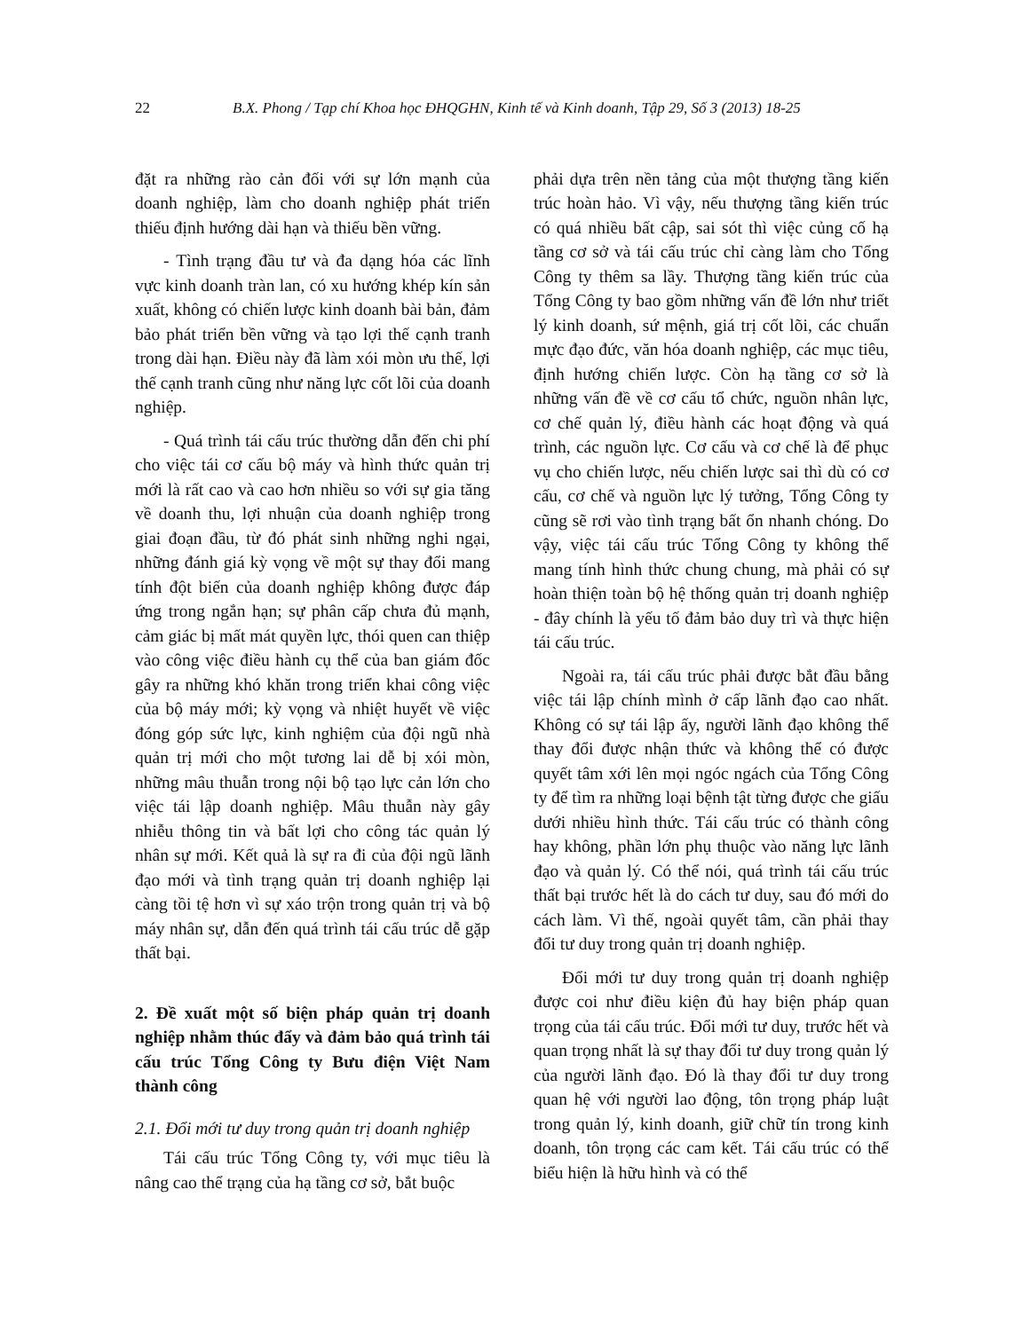22 B.X. Phong / Tạp chí Khoa học ĐHQGHN, Kinh tế và Kinh doanh, Tập 29, Số 3 (2013) 18-25
đặt ra những rào cản đối với sự lớn mạnh của doanh nghiệp, làm cho doanh nghiệp phát triển thiếu định hướng dài hạn và thiếu bền vững.
- Tình trạng đầu tư và đa dạng hóa các lĩnh vực kinh doanh tràn lan, có xu hướng khép kín sản xuất, không có chiến lược kinh doanh bài bản, đảm bảo phát triển bền vững và tạo lợi thế cạnh tranh trong dài hạn. Điều này đã làm xói mòn ưu thế, lợi thế cạnh tranh cũng như năng lực cốt lõi của doanh nghiệp.
- Quá trình tái cấu trúc thường dẫn đến chi phí cho việc tái cơ cấu bộ máy và hình thức quản trị mới là rất cao và cao hơn nhiều so với sự gia tăng về doanh thu, lợi nhuận của doanh nghiệp trong giai đoạn đầu, từ đó phát sinh những nghi ngại, những đánh giá kỳ vọng về một sự thay đổi mang tính đột biến của doanh nghiệp không được đáp ứng trong ngắn hạn; sự phân cấp chưa đủ mạnh, cảm giác bị mất mát quyền lực, thói quen can thiệp vào công việc điều hành cụ thể của ban giám đốc gây ra những khó khăn trong triển khai công việc của bộ máy mới; kỳ vọng và nhiệt huyết về việc đóng góp sức lực, kinh nghiệm của đội ngũ nhà quản trị mới cho một tương lai dễ bị xói mòn, những mâu thuẫn trong nội bộ tạo lực cản lớn cho việc tái lập doanh nghiệp. Mâu thuẫn này gây nhiễu thông tin và bất lợi cho công tác quản lý nhân sự mới. Kết quả là sự ra đi của đội ngũ lãnh đạo mới và tình trạng quản trị doanh nghiệp lại càng tồi tệ hơn vì sự xáo trộn trong quản trị và bộ máy nhân sự, dẫn đến quá trình tái cấu trúc dễ gặp thất bại.
2. Đề xuất một số biện pháp quản trị doanh nghiệp nhằm thúc đẩy và đảm bảo quá trình tái cấu trúc Tổng Công ty Bưu điện Việt Nam thành công
2.1. Đổi mới tư duy trong quản trị doanh nghiệp
Tái cấu trúc Tổng Công ty, với mục tiêu là nâng cao thể trạng của hạ tầng cơ sở, bắt buộc
phải dựa trên nền tảng của một thượng tầng kiến trúc hoàn hảo. Vì vậy, nếu thượng tầng kiến trúc có quá nhiều bất cập, sai sót thì việc củng cố hạ tầng cơ sở và tái cấu trúc chỉ càng làm cho Tổng Công ty thêm sa lầy. Thượng tầng kiến trúc của Tổng Công ty bao gồm những vấn đề lớn như triết lý kinh doanh, sứ mệnh, giá trị cốt lõi, các chuẩn mực đạo đức, văn hóa doanh nghiệp, các mục tiêu, định hướng chiến lược. Còn hạ tầng cơ sở là những vấn đề về cơ cấu tổ chức, nguồn nhân lực, cơ chế quản lý, điều hành các hoạt động và quá trình, các nguồn lực. Cơ cấu và cơ chế là để phục vụ cho chiến lược, nếu chiến lược sai thì dù có cơ cấu, cơ chế và nguồn lực lý tưởng, Tổng Công ty cũng sẽ rơi vào tình trạng bất ổn nhanh chóng. Do vậy, việc tái cấu trúc Tổng Công ty không thể mang tính hình thức chung chung, mà phải có sự hoàn thiện toàn bộ hệ thống quản trị doanh nghiệp - đây chính là yếu tố đảm bảo duy trì và thực hiện tái cấu trúc.
Ngoài ra, tái cấu trúc phải được bắt đầu bằng việc tái lập chính mình ở cấp lãnh đạo cao nhất. Không có sự tái lập ấy, người lãnh đạo không thể thay đổi được nhận thức và không thể có được quyết tâm xới lên mọi ngóc ngách của Tổng Công ty để tìm ra những loại bệnh tật từng được che giấu dưới nhiều hình thức. Tái cấu trúc có thành công hay không, phần lớn phụ thuộc vào năng lực lãnh đạo và quản lý. Có thể nói, quá trình tái cấu trúc thất bại trước hết là do cách tư duy, sau đó mới do cách làm. Vì thế, ngoài quyết tâm, cần phải thay đổi tư duy trong quản trị doanh nghiệp.
Đổi mới tư duy trong quản trị doanh nghiệp được coi như điều kiện đủ hay biện pháp quan trọng của tái cấu trúc. Đổi mới tư duy, trước hết và quan trọng nhất là sự thay đổi tư duy trong quản lý của người lãnh đạo. Đó là thay đổi tư duy trong quan hệ với người lao động, tôn trọng pháp luật trong quản lý, kinh doanh, giữ chữ tín trong kinh doanh, tôn trọng các cam kết. Tái cấu trúc có thể biểu hiện là hữu hình và có thể